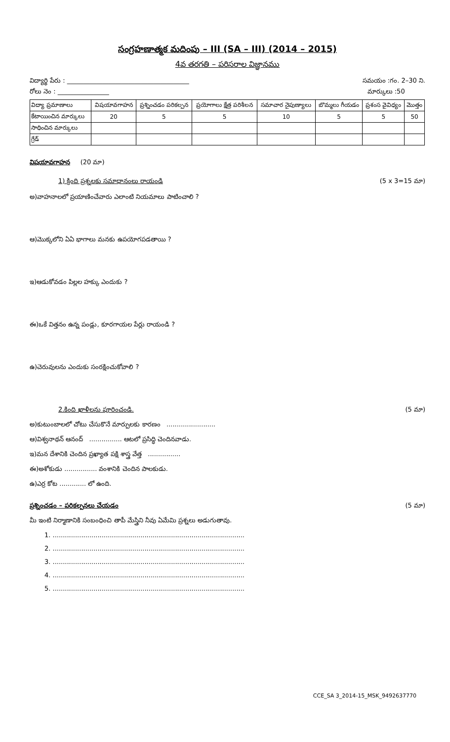సంగ్రహణాత్మక మదింపు – III (SA – III) (2014 – 2015)
4వ తరగతి – పరిసరాల విజ్ఞానము
విద్యార్థి పేరు : ______________________________________ సమయం :గం. 2–30 ని.
రోలు నెం : ________________ మార్కులు :50
| విద్యా ప్రమాణాలు | విషయావగాహన | ప్రశ్నించడం పరికల్పన | ప్రయోగాలు క్షేత్ర పరిశీలన | సమాచార నైపుణ్యాలు | బొమ్మలు గీయడం | ప్రశంస వైవిధ్యం | మొత్తం |
| --- | --- | --- | --- | --- | --- | --- | --- |
| కేటాయించిన మార్కులు | 20 | 5 | 5 | 10 | 5 | 5 | 50 |
| సాధించిన మార్కులు | | | | | | | |
| గ్రేడ్ | | | | | | | |
విషయావగాహన (20 మా)
1) క్రింది ప్రశ్నలకు సమాధానంలు రాయండి (5 x 3=15 మా)
అ)వాహనాలలో ప్రయాణించేవారు ఎలాంటి నియమాలు పాటించాలి ?
ఆ)మొక్కలోని ఏఏ భాగాలు మనకు ఉపయోగపడతాయి ?
ఇ)ఆడుకోవడం పిల్లల హక్కు ఎందుకు ?
ఈ)ఒకే విత్తనం ఉన్న పండ్లు, కూరగాయల పేర్లు రాయండి ?
ఉ)చెరువులను ఎందుకు సంరక్షించుకోవాలి ?
2.కింది ఖాళీలను పూరించండి. (5 మా)
అ)కుటుంబాలలో చోటు చేసుకొనే మార్పులకు కారణం ........................
ఆ)విశ్వనాథన్ ఆనంద్ ................ ఆటలో ప్రసిద్ధి చెందినవాడు.
ఇ)మన దేశానికి చెందిన ప్రఖ్యాత పక్షి శాస్త్ర వేత్త ................
ఈ)అశోకుడు ................ వంశానికి చెందిన పాలకుడు.
ఉ)ఎర్ర కోట ............. లో ఉంది.
ప్రశ్నించడం – పరికల్పనలు చేయడం (5 మా)
మీ ఇంటి నిర్మాణానికి సంబంధించి తాపీ మేస్త్రిని నీవు ఏమేమి ప్రశ్నలు అడుగుతావు.
1. ..............................................................................................
2. ..............................................................................................
3. ..............................................................................................
4. ..............................................................................................
5. ..............................................................................................
CCE_SA 3_2014-15_MSK_9492637770